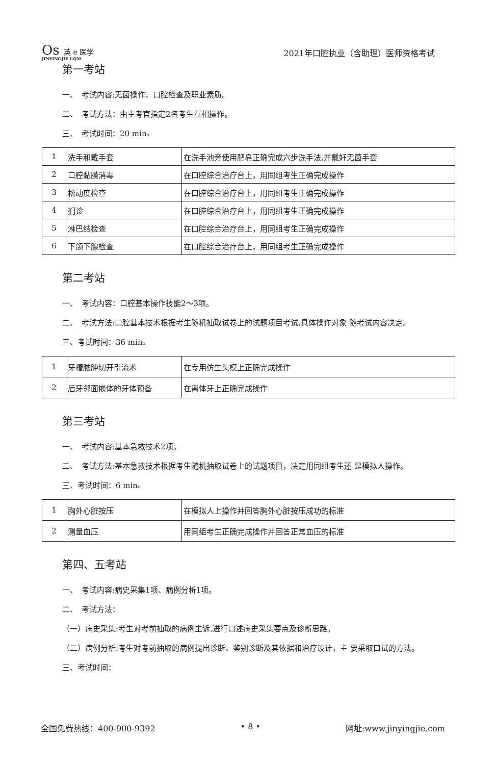Os 英 e 医学
JINYINGJIE.CQM
2021年口腔执业（含助理）医师资格考试
第一考站
一、　考试内容:无菌操作、口腔检查及职业素质。
二、　考试方法：由主考官指定2名考生互相操作。
三、　考试时间：20 minₒ
| 1 | 洗手和戴手套 | 在洗手池旁使用肥皂正确完成六步洗手法,并戴好无菌手套 |
| 2 | 口腔黏膜消毒 | 在口腔综合治疗台上，用同组考生正确完成操作 |
| 3 | 松动度检查 | 在口腔综合治疗台上，用同组考生正确完成操作 |
| 4 | 扪诊 | 在口腔综合治疗台上，用同组考生正确完成操作 |
| 5 | 淋巴结检查 | 在口腔综合治疗台上，用同组考生正确完成操作 |
| 6 | 下颌下腺检查 | 在口腔综合治疗台上，用同组考生正确完成操作 |
第二考站
一、　考试内容：口腔基本操作技能2〜3项。
二、　考试方法:口腔基本技术根据考生随机抽取试卷上的试题项目考试,具体操作对象 随考试内容决定。
三、考试时间：36 minₒ
| 1 | 牙槽脓肿切开引流术 | 在专用仿生头模上正确完成操作 |
| 2 | 后牙邻面嵌体的牙体预备 | 在离体牙上正确完成操作 |
第三考站
一、　考试内容:基本急救技术2项。
二、　考试方法:基本急救技术根据考生随机抽取试卷上的试题项目，决定用同组考生还 是模拟人操作。
三、考试时间：6 minₒ
| 1 | 胸外心脏按压 | 在模拟人上操作并回答胸外心脏按压成功的标准 |
| 2 | 测量血压 | 用同组考生正确完成操作并回答正常血压的标准 |
第四、五考站
一、　考试内容:病史采集1项、病例分析1项。
二、　考试方法：
（一）病史采集:考生对考前抽取的病例主诉,进行口述病史采集要点及诊断思路。
（二）病例分析:考生对考前抽取的病例提出诊断、鉴别诊断及其依据和治疗设计，主 要采取口试的方法。
三、考试时间：
全国免费热线：400-900-9392 • 8 • 网址:www.jinyingjie.com